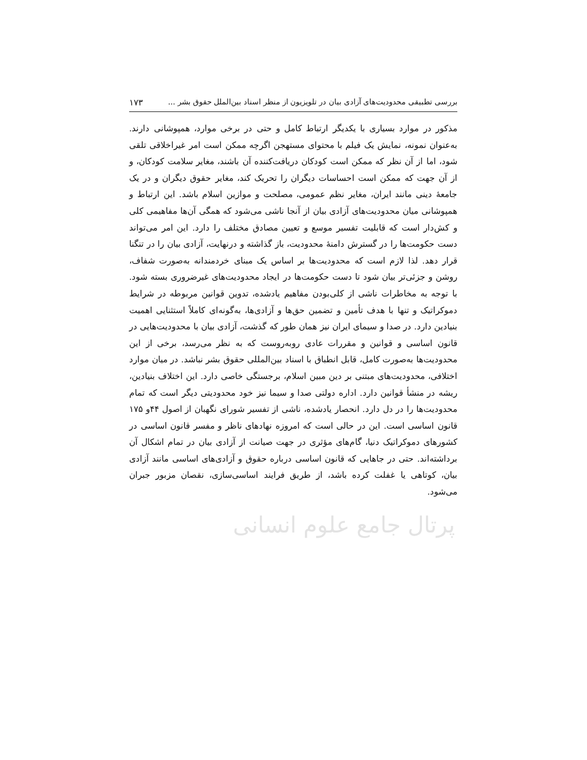بررسی تطبیقی محدودیت‌های آزادی بیان در تلویزیون از منظر اسناد بین‌الملل حقوق بشر ... ۱۷۳
مذکور در موارد بسیاری با یکدیگر ارتباط کامل و حتی در برخی موارد، همپوشانی دارند. به‌عنوان نمونه، نمایش یک فیلم با محتوای مستهجن اگرچه ممکن است امر غیراخلاقی تلقی شود، اما از آن نظر که ممکن است کودکان دریافت‌کننده آن باشند، مغایر سلامت کودکان، و از آن جهت که ممکن است احساسات دیگران را تحریک کند، مغایر حقوق دیگران و در یک جامعهٔ دینی مانند ایران، مغایر نظم عمومی، مصلحت و موازین اسلام باشد. این ارتباط و همپوشانی میان محدودیت‌های آزادی بیان از آنجا ناشی می‌شود که همگی آن‌ها مفاهیمی کلی و کش‌دار است که قابلیت تفسیر موسع و تعیین مصادق مختلف را دارد. این امر می‌تواند دست حکومت‌ها را در گسترش دامنهٔ محدودیت، باز گذاشته و درنهایت، آزادی بیان را در تنگنا قرار دهد. لذا لازم است که محدودیت‌ها بر اساس یک مبنای خردمندانه به‌صورت شفاف، روشن و جزئی‌تر بیان شود تا دست حکومت‌ها در ایجاد محدودیت‌های غیرضروری بسته شود. با توجه به مخاطرات ناشی از کلی‌بودن مفاهیم یادشده، تدوین قوانین مربوطه در شرایط دموکراتیک و تنها با هدف تأمین و تضمین حق‌ها و آزادی‌ها، به‌گونه‌ای کاملاً استثنایی اهمیت بنیادین دارد. در صدا و سیمای ایران نیز همان طور که گذشت، آزادی بیان با محدودیت‌هایی در قانون اساسی و قوانین و مقررات عادی روبه‌روست که به نظر می‌رسد، برخی از این محدودیت‌ها به‌صورت کامل، قابل انطباق با اسناد بین‌المللی حقوق بشر نباشد. در میان موارد اختلافی، محدودیت‌های مبتنی بر دین مبین اسلام، برجستگی خاصی دارد. این اختلاف بنیادین، ریشه در منشأ قوانین دارد. اداره دولتی صدا و سیما نیز خود محدودیتی دیگر است که تمام محدودیت‌ها را در دل دارد. انحصار یادشده، ناشی از تفسیر شورای نگهبان از اصول ۴۴و ۱۷۵ قانون اساسی است. این در حالی است که امروزه نهادهای ناظر و مفسر قانون اساسی در کشورهای دموکراتیک دنیا، گام‌های مؤثری در جهت صیانت از آزادی بیان در تمام اشکال آن برداشته‌اند. حتی در جاهایی که قانون اساسی درباره حقوق و آزادی‌های اساسی مانند آزادی بیان، کوتاهی یا غفلت کرده باشد، از طریق فرایند اساسی‌سازی، نقصان مزبور جبران می‌شود.
پرتال جامع علوم انسانی